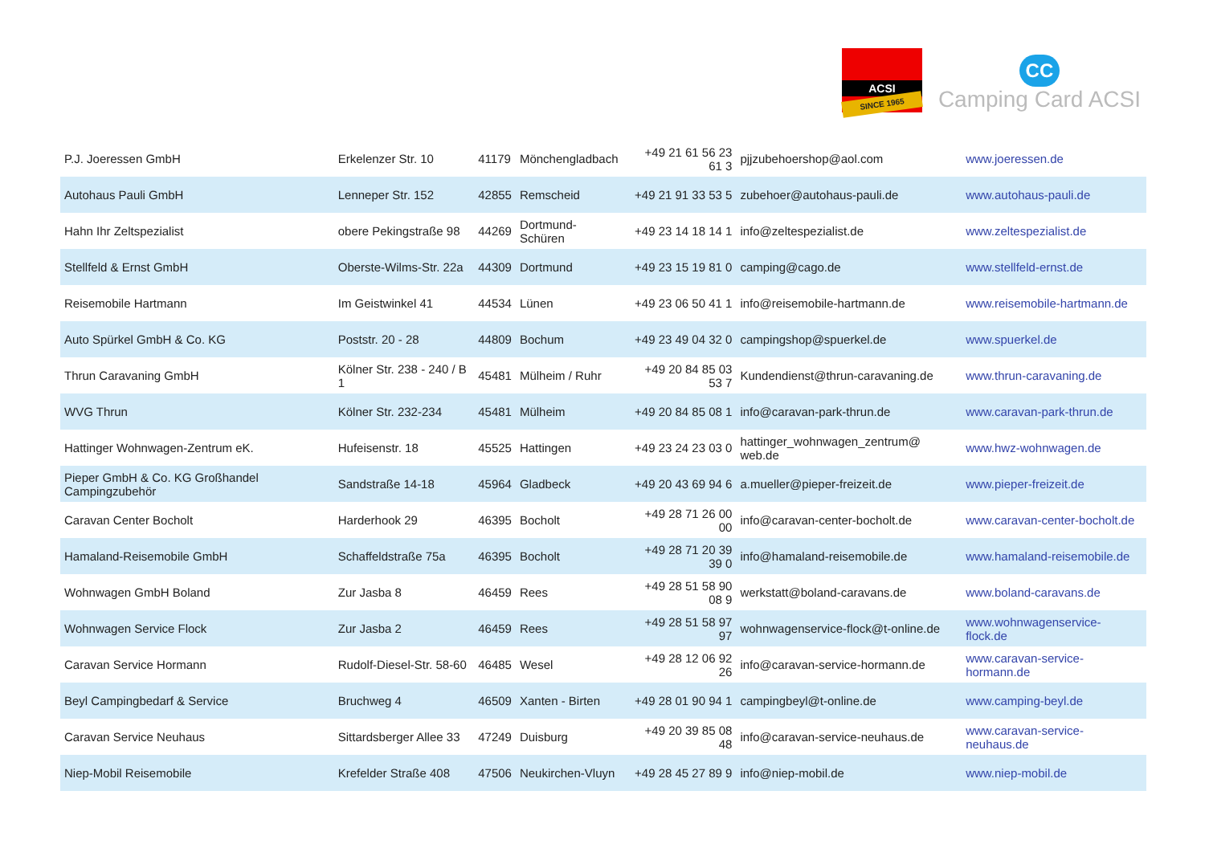ACSI
SINCE 1965
CC
Camping Card ACSI
| P.J. Joeressen GmbH | Erkelenzer Str. 10 | 41179 | Mönchengladbach | +49 21 61 56 23 61 3 | pjjzubehoershop@aol.com | www.joeressen.de |
| Autohaus Pauli GmbH | Lenneper Str. 152 | 42855 | Remscheid | +49 21 91 33 53 5 | zubehoer@autohaus-pauli.de | www.autohaus-pauli.de |
| Hahn Ihr Zeltspezialist | obere Pekingstraße 98 | 44269 | Dortmund-Schüren | +49 23 14 18 14 1 | info@zeltespezialist.de | www.zeltespezialist.de |
| Stellfeld & Ernst GmbH | Oberste-Wilms-Str. 22a | 44309 | Dortmund | +49 23 15 19 81 0 | camping@cago.de | www.stellfeld-ernst.de |
| Reisemobile Hartmann | Im Geistwinkel 41 | 44534 | Lünen | +49 23 06 50 41 1 | info@reisemobile-hartmann.de | www.reisemobile-hartmann.de |
| Auto Spürkel GmbH & Co. KG | Poststr. 20 - 28 | 44809 | Bochum | +49 23 49 04 32 0 | campingshop@spuerkel.de | www.spuerkel.de |
| Thrun Caravaning GmbH | Kölner Str. 238 - 240 / B 1 | 45481 | Mülheim / Ruhr | +49 20 84 85 03 53 7 | Kundendienst@thrun-caravaning.de | www.thrun-caravaning.de |
| WVG Thrun | Kölner Str. 232-234 | 45481 | Mülheim | +49 20 84 85 08 1 | info@caravan-park-thrun.de | www.caravan-park-thrun.de |
| Hattinger Wohnwagen-Zentrum eK. | Hufeisenstr. 18 | 45525 | Hattingen | +49 23 24 23 03 0 | hattinger_wohnwagen_zentrum@ web.de | www.hwz-wohnwagen.de |
| Pieper GmbH & Co. KG Großhandel Campingzubehör | Sandstraße 14-18 | 45964 | Gladbeck | +49 20 43 69 94 6 | a.mueller@pieper-freizeit.de | www.pieper-freizeit.de |
| Caravan Center Bocholt | Harderhook 29 | 46395 | Bocholt | +49 28 71 26 00 00 | info@caravan-center-bocholt.de | www.caravan-center-bocholt.de |
| Hamaland-Reisemobile GmbH | Schaffeldstraße 75a | 46395 | Bocholt | +49 28 71 20 39 39 0 | info@hamaland-reisemobile.de | www.hamaland-reisemobile.de |
| Wohnwagen GmbH Boland | Zur Jasba 8 | 46459 | Rees | +49 28 51 58 90 08 9 | werkstatt@boland-caravans.de | www.boland-caravans.de |
| Wohnwagen Service Flock | Zur Jasba 2 | 46459 | Rees | +49 28 51 58 97 97 | wohnwagenservice-flock@t-online.de | www.wohnwagenservice-flock.de |
| Caravan Service Hormann | Rudolf-Diesel-Str. 58-60 | 46485 | Wesel | +49 28 12 06 92 26 | info@caravan-service-hormann.de | www.caravan-service-hormann.de |
| Beyl Campingbedarf & Service | Bruchweg 4 | 46509 | Xanten - Birten | +49 28 01 90 94 1 | campingbeyl@t-online.de | www.camping-beyl.de |
| Caravan Service Neuhaus | Sittardsberger Allee 33 | 47249 | Duisburg | +49 20 39 85 08 48 | info@caravan-service-neuhaus.de | www.caravan-service-neuhaus.de |
| Niep-Mobil Reisemobile | Krefelder Straße 408 | 47506 | Neukirchen-Vluyn | +49 28 45 27 89 9 | info@niep-mobil.de | www.niep-mobil.de |